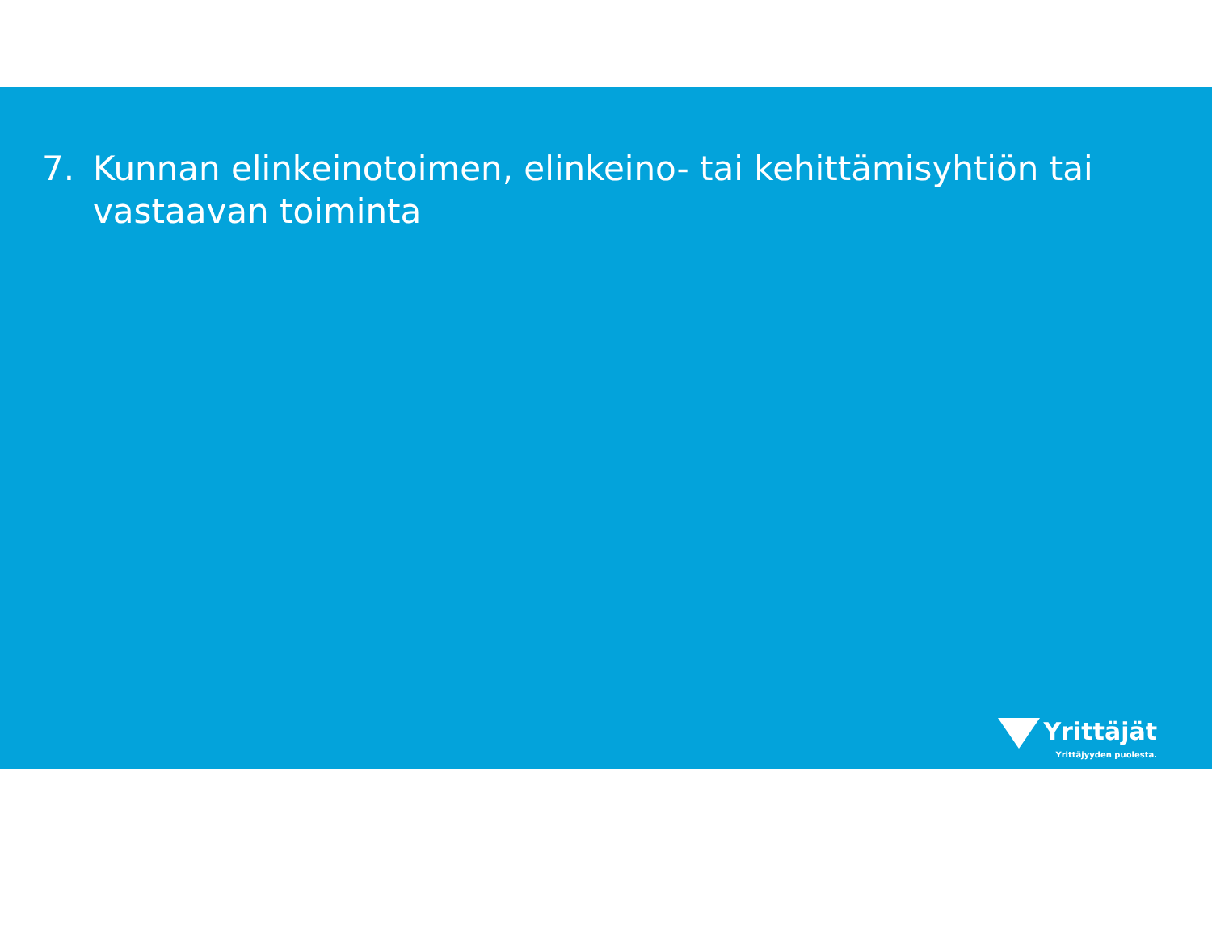7. Kunnan elinkeinotoimen, elinkeino- tai kehittämisyhtiön tai vastaavan toiminta
Yrittäjät
Yrittäjyyden puolesta.